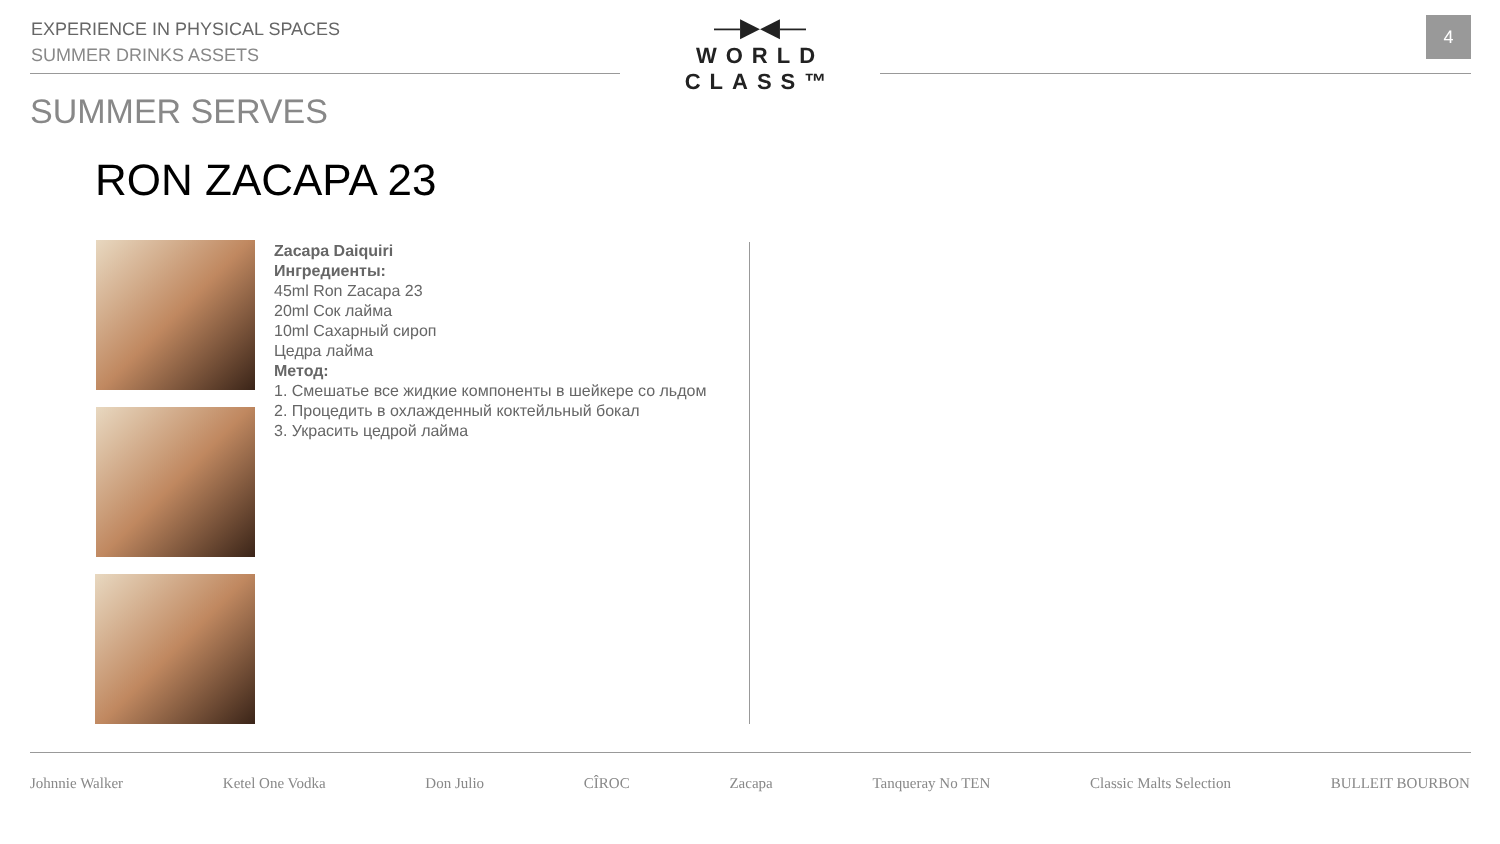EXPERIENCE IN PHYSICAL SPACES
SUMMER DRINKS ASSETS
—▶◀—
WORLD CLASS™
4
SUMMER SERVES
RON ZACAPA 23
Zacapa Daiquiri
Ингредиенты:
45ml Ron Zacapa 23
20ml Сок лайма
10ml Сахарный сироп
Цедра лайма
Метод:
1. Смешатье все жидкие компоненты в шейкере со льдом
2. Процедить в охлажденный коктейльный бокал
3. Украсить цедрой лайма
Johnnie Walker Ketel One Vodka Don Julio CÎROC Zacapa Tanqueray No TEN Classic Malts Selection BULLEIT BOURBON